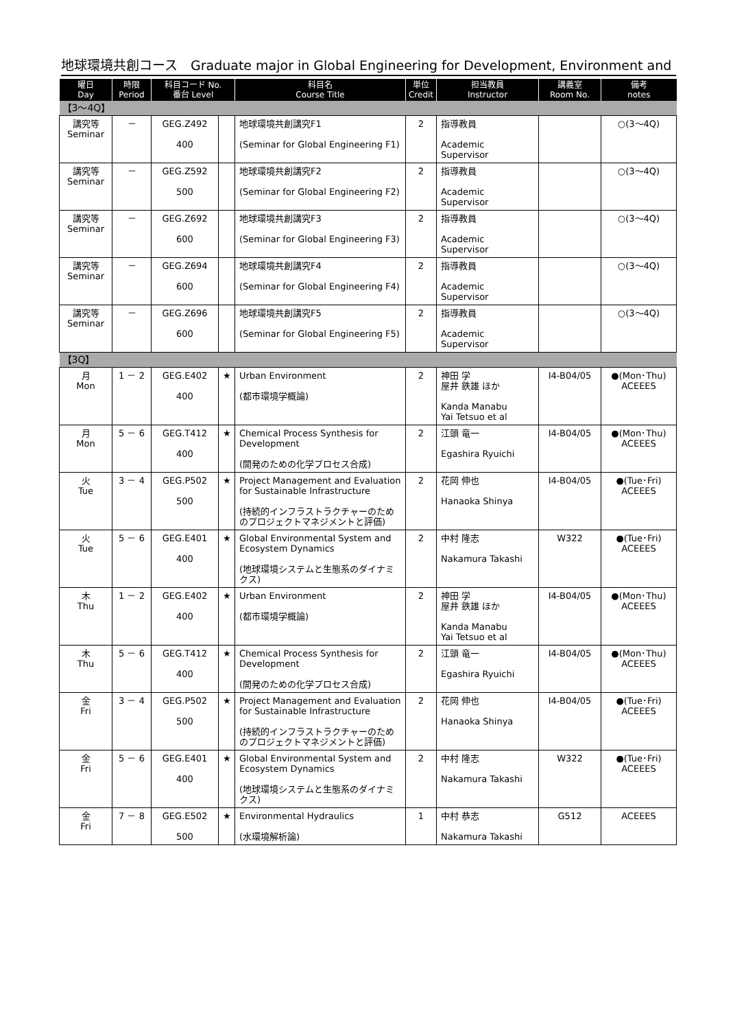地球環境共創コース　Graduate major in Global Engineering for Development, Environment and
| 曜日 Day | 時限 Period | 科目コード No. 番台 Level | | 科目名 Course Title | 単位 Credit | 担当教員 Instructor | 講義室 Room No. | 備考 notes |
| --- | --- | --- | --- | --- | --- | --- | --- | --- |
| 【3～4Q】 | | | | | | | | |
| 講究等 Seminar | － | GEG.Z492 400 | | 地球環境共創講究F1 (Seminar for Global Engineering F1) | 2 | 指導教員 Academic Supervisor | | ○(3～4Q) |
| 講究等 Seminar | － | GEG.Z592 500 | | 地球環境共創講究F2 (Seminar for Global Engineering F2) | 2 | 指導教員 Academic Supervisor | | ○(3～4Q) |
| 講究等 Seminar | － | GEG.Z692 600 | | 地球環境共創講究F3 (Seminar for Global Engineering F3) | 2 | 指導教員 Academic Supervisor | | ○(3～4Q) |
| 講究等 Seminar | － | GEG.Z694 600 | | 地球環境共創講究F4 (Seminar for Global Engineering F4) | 2 | 指導教員 Academic Supervisor | | ○(3～4Q) |
| 講究等 Seminar | － | GEG.Z696 600 | | 地球環境共創講究F5 (Seminar for Global Engineering F5) | 2 | 指導教員 Academic Supervisor | | ○(3～4Q) |
| 【3Q】 | | | | | | | | |
| 月 Mon | 1 － 2 | GEG.E402 400 | ★ | Urban Environment (都市環境学概論) | 2 | 神田 学 屋井 鉄雄 ほか Kanda Manabu Yai Tetsuo et al | I4-B04/05 | ●(Mon･Thu) ACEEES |
| 月 Mon | 5 － 6 | GEG.T412 400 | ★ | Chemical Process Synthesis for Development (開発のための化学プロセス合成) | 2 | 江頭 竜一 Egashira Ryuichi | I4-B04/05 | ●(Mon･Thu) ACEEES |
| 火 Tue | 3 － 4 | GEG.P502 500 | ★ | Project Management and Evaluation for Sustainable Infrastructure (持続的インフラストラクチャーのためのプロジェクトマネジメントと評価) | 2 | 花岡 伸也 Hanaoka Shinya | I4-B04/05 | ●(Tue･Fri) ACEEES |
| 火 Tue | 5 － 6 | GEG.E401 400 | ★ | Global Environmental System and Ecosystem Dynamics (地球環境システムと生態系のダイナミクス) | 2 | 中村 隆志 Nakamura Takashi | W322 | ●(Tue･Fri) ACEEES |
| 木 Thu | 1 － 2 | GEG.E402 400 | ★ | Urban Environment (都市環境学概論) | 2 | 神田 学 屋井 鉄雄 ほか Kanda Manabu Yai Tetsuo et al | I4-B04/05 | ●(Mon･Thu) ACEEES |
| 木 Thu | 5 － 6 | GEG.T412 400 | ★ | Chemical Process Synthesis for Development (開発のための化学プロセス合成) | 2 | 江頭 竜一 Egashira Ryuichi | I4-B04/05 | ●(Mon･Thu) ACEEES |
| 金 Fri | 3 － 4 | GEG.P502 500 | ★ | Project Management and Evaluation for Sustainable Infrastructure (持続的インフラストラクチャーのためのプロジェクトマネジメントと評価) | 2 | 花岡 伸也 Hanaoka Shinya | I4-B04/05 | ●(Tue･Fri) ACEEES |
| 金 Fri | 5 － 6 | GEG.E401 400 | ★ | Global Environmental System and Ecosystem Dynamics (地球環境システムと生態系のダイナミクス) | 2 | 中村 隆志 Nakamura Takashi | W322 | ●(Tue･Fri) ACEEES |
| 金 Fri | 7 － 8 | GEG.E502 500 | ★ | Environmental Hydraulics (水環境解析論) | 1 | 中村 恭志 Nakamura Takashi | G512 | ACEEES |